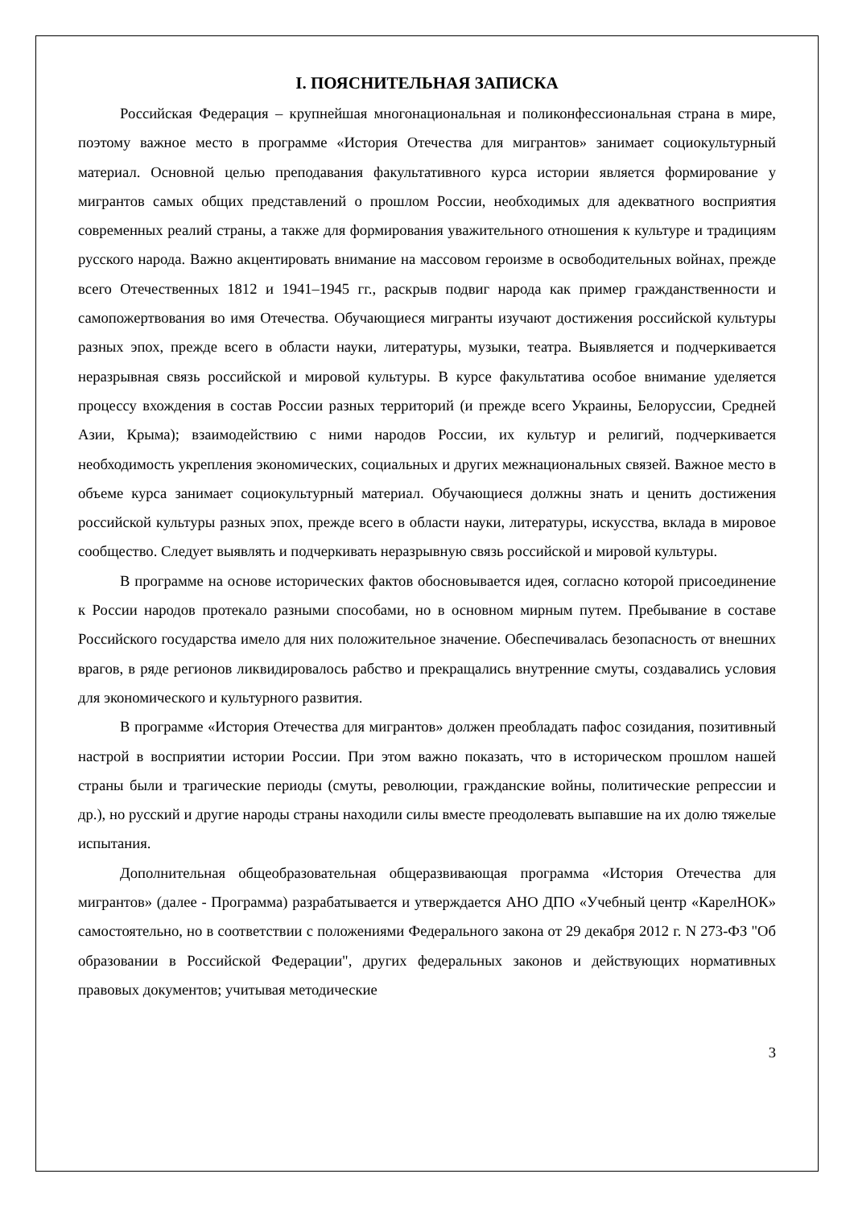I. ПОЯСНИТЕЛЬНАЯ ЗАПИСКА
Российская Федерация – крупнейшая многонациональная и поликонфессиональная страна в мире, поэтому важное место в программе «История Отечества для мигрантов» занимает социокультурный материал. Основной целью преподавания факультативного курса истории является формирование у мигрантов самых общих представлений о прошлом России, необходимых для адекватного восприятия современных реалий страны, а также для формирования уважительного отношения к культуре и традициям русского народа. Важно акцентировать внимание на массовом героизме в освободительных войнах, прежде всего Отечественных 1812 и 1941–1945 гг., раскрыв подвиг народа как пример гражданственности и самопожертвования во имя Отечества. Обучающиеся мигранты изучают достижения российской культуры разных эпох, прежде всего в области науки, литературы, музыки, театра. Выявляется и подчеркивается неразрывная связь российской и мировой культуры. В курсе факультатива особое внимание уделяется процессу вхождения в состав России разных территорий (и прежде всего Украины, Белоруссии, Средней Азии, Крыма); взаимодействию с ними народов России, их культур и религий, подчеркивается необходимость укрепления экономических, социальных и других межнациональных связей. Важное место в объеме курса занимает социокультурный материал. Обучающиеся должны знать и ценить достижения российской культуры разных эпох, прежде всего в области науки, литературы, искусства, вклада в мировое сообщество. Следует выявлять и подчеркивать неразрывную связь российской и мировой культуры.
В программе на основе исторических фактов обосновывается идея, согласно которой присоединение к России народов протекало разными способами, но в основном мирным путем. Пребывание в составе Российского государства имело для них положительное значение. Обеспечивалась безопасность от внешних врагов, в ряде регионов ликвидировалось рабство и прекращались внутренние смуты, создавались условия для экономического и культурного развития.
В программе «История Отечества для мигрантов» должен преобладать пафос созидания, позитивный настрой в восприятии истории России. При этом важно показать, что в историческом прошлом нашей страны были и трагические периоды (смуты, революции, гражданские войны, политические репрессии и др.), но русский и другие народы страны находили силы вместе преодолевать выпавшие на их долю тяжелые испытания.
Дополнительная общеобразовательная общеразвивающая программа «История Отечества для мигрантов» (далее - Программа) разрабатывается и утверждается АНО ДПО «Учебный центр «КарелНОК» самостоятельно, но в соответствии с положениями Федерального закона от 29 декабря 2012 г. N 273-ФЗ "Об образовании в Российской Федерации", других федеральных законов и действующих нормативных правовых документов; учитывая методические
3